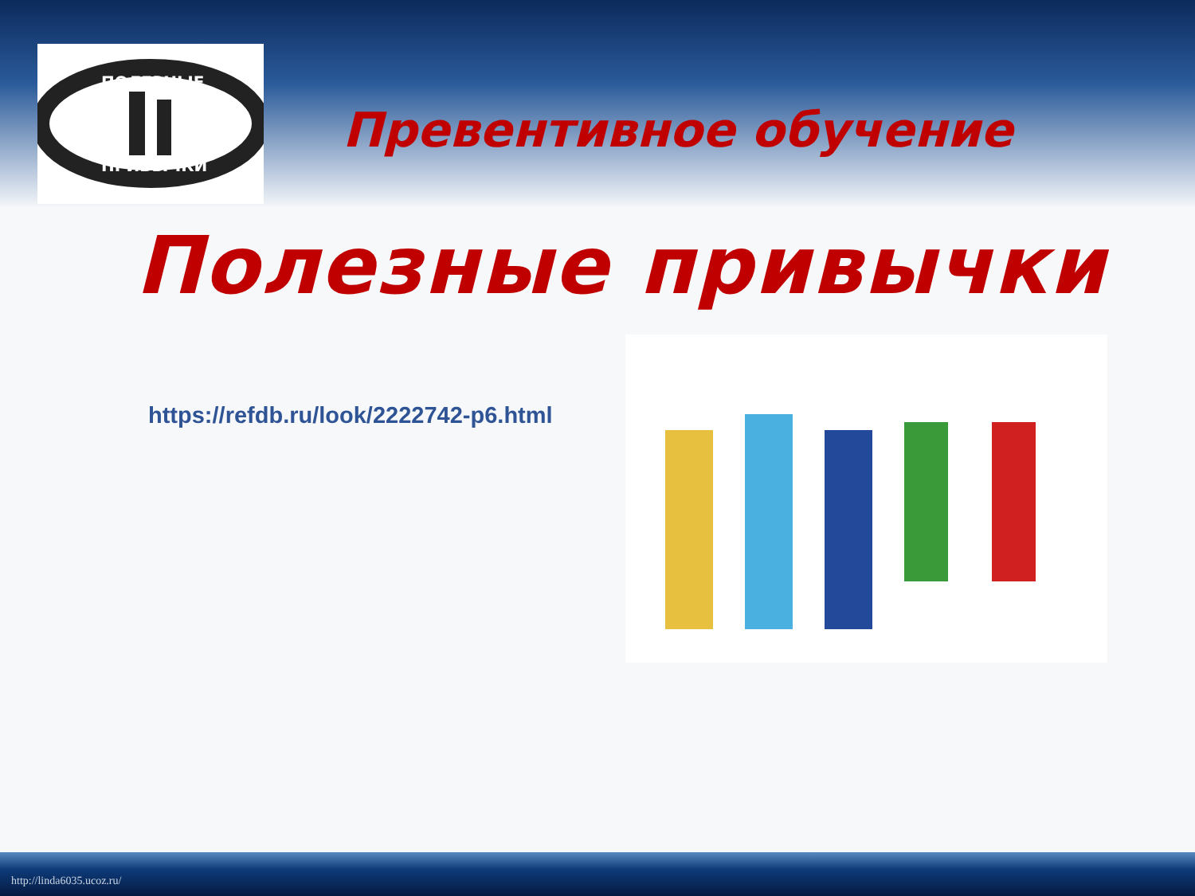ПОЛЕЗНЫЕ
ПРИВЫЧКИ
Превентивное обучение
Полезные привычки
https://refdb.ru/look/2222742-p6.html
http://linda6035.ucoz.ru/